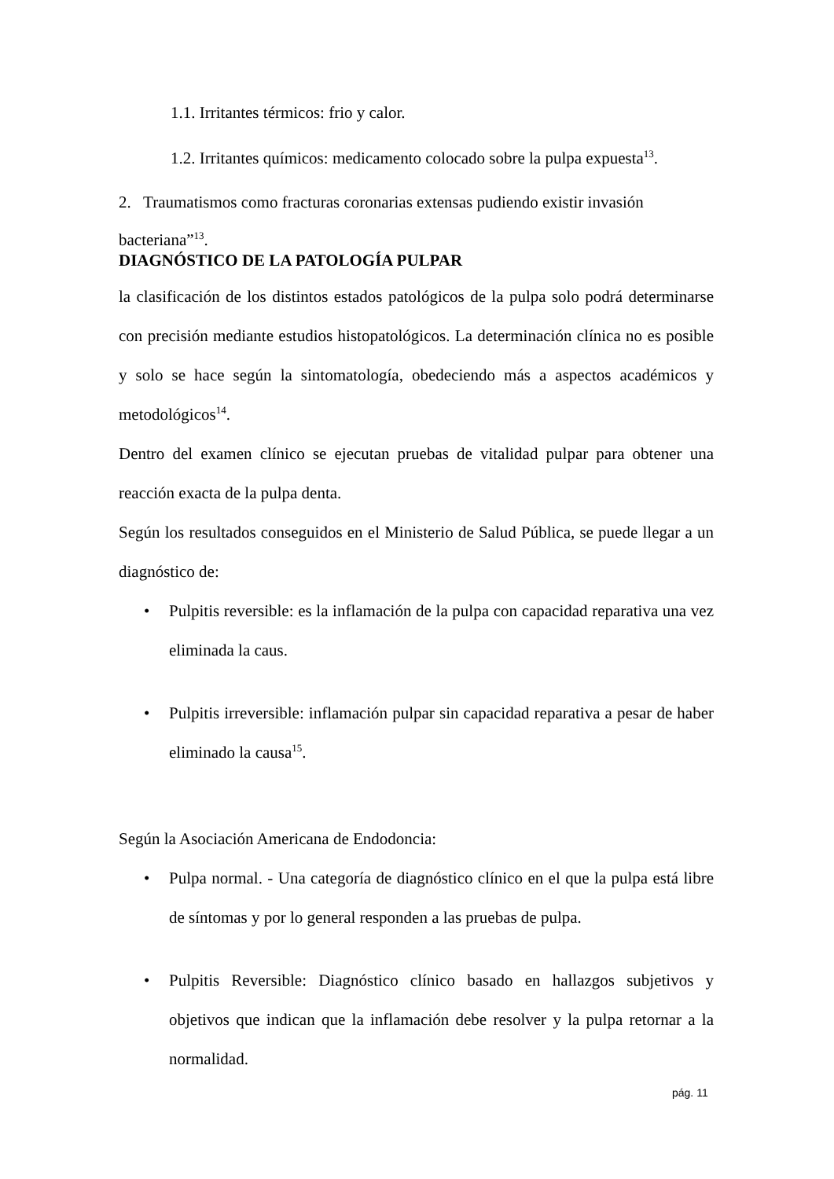1.1. Irritantes térmicos: frio y calor.
1.2. Irritantes químicos: medicamento colocado sobre la pulpa expuesta<sup>13</sup>.
2. Traumatismos como fracturas coronarias extensas pudiendo existir invasión
bacteriana”<sup>13</sup>.
DIAGNÓSTICO DE LA PATOLOGÍA PULPAR
la clasificación de los distintos estados patológicos de la pulpa solo podrá determinarse con precisión mediante estudios histopatológicos. La determinación clínica no es posible y solo se hace según la sintomatología, obedeciendo más a aspectos académicos y metodológicos<sup>14</sup>.
Dentro del examen clínico se ejecutan pruebas de vitalidad pulpar para obtener una reacción exacta de la pulpa denta.
Según los resultados conseguidos en el Ministerio de Salud Pública, se puede llegar a un diagnóstico de:
• Pulpitis reversible: es la inflamación de la pulpa con capacidad reparativa una vez eliminada la caus.
• Pulpitis irreversible: inflamación pulpar sin capacidad reparativa a pesar de haber eliminado la causa<sup>15</sup>.
Según la Asociación Americana de Endodoncia:
• Pulpa normal. - Una categoría de diagnóstico clínico en el que la pulpa está libre de síntomas y por lo general responden a las pruebas de pulpa.
• Pulpitis Reversible: Diagnóstico clínico basado en hallazgos subjetivos y objetivos que indican que la inflamación debe resolver y la pulpa retornar a la normalidad.
pág. 11